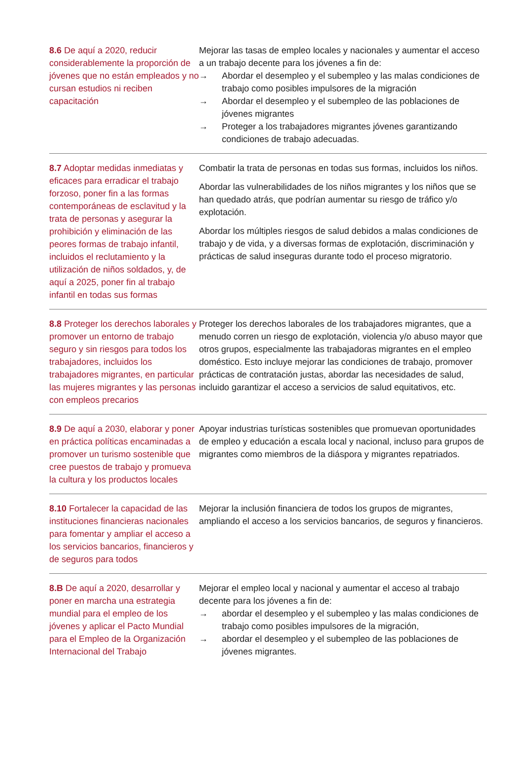| 8.6 De aquí a 2020, reducir considerablemente la proporción de jóvenes que no están empleados y no cursan estudios ni reciben capacitación | Mejorar las tasas de empleo locales y nacionales y aumentar el acceso a un trabajo decente para los jóvenes a fin de: → Abordar el desempleo y el subempleo y las malas condiciones de trabajo como posibles impulsores de la migración → Abordar el desempleo y el subempleo de las poblaciones de jóvenes migrantes → Proteger a los trabajadores migrantes jóvenes garantizando condiciones de trabajo adecuadas. |
| 8.7 Adoptar medidas inmediatas y eficaces para erradicar el trabajo forzoso, poner fin a las formas contemporáneas de esclavitud y la trata de personas y asegurar la prohibición y eliminación de las peores formas de trabajo infantil, incluidos el reclutamiento y la utilización de niños soldados, y, de aquí a 2025, poner fin al trabajo infantil en todas sus formas | Combatir la trata de personas en todas sus formas, incluidos los niños. Abordar las vulnerabilidades de los niños migrantes y los niños que se han quedado atrás, que podrían aumentar su riesgo de tráfico y/o explotación. Abordar los múltiples riesgos de salud debidos a malas condiciones de trabajo y de vida, y a diversas formas de explotación, discriminación y prácticas de salud inseguras durante todo el proceso migratorio. |
| 8.8 Proteger los derechos laborales y promover un entorno de trabajo seguro y sin riesgos para todos los trabajadores, incluidos los trabajadores migrantes, en particular las mujeres migrantes y las personas con empleos precarios | Proteger los derechos laborales de los trabajadores migrantes, que a menudo corren un riesgo de explotación, violencia y/o abuso mayor que otros grupos, especialmente las trabajadoras migrantes en el empleo doméstico. Esto incluye mejorar las condiciones de trabajo, promover prácticas de contratación justas, abordar las necesidades de salud, incluido garantizar el acceso a servicios de salud equitativos, etc. |
| 8.9 De aquí a 2030, elaborar y poner en práctica políticas encaminadas a promover un turismo sostenible que cree puestos de trabajo y promueva la cultura y los productos locales | Apoyar industrias turísticas sostenibles que promuevan oportunidades de empleo y educación a escala local y nacional, incluso para grupos de migrantes como miembros de la diáspora y migrantes repatriados. |
| 8.10 Fortalecer la capacidad de las instituciones financieras nacionales para fomentar y ampliar el acceso a los servicios bancarios, financieros y de seguros para todos | Mejorar la inclusión financiera de todos los grupos de migrantes, ampliando el acceso a los servicios bancarios, de seguros y financieros. |
| 8.B De aquí a 2020, desarrollar y poner en marcha una estrategia mundial para el empleo de los jóvenes y aplicar el Pacto Mundial para el Empleo de la Organización Internacional del Trabajo | Mejorar el empleo local y nacional y aumentar el acceso al trabajo decente para los jóvenes a fin de: → abordar el desempleo y el subempleo y las malas condiciones de trabajo como posibles impulsores de la migración, → abordar el desempleo y el subempleo de las poblaciones de jóvenes migrantes. |